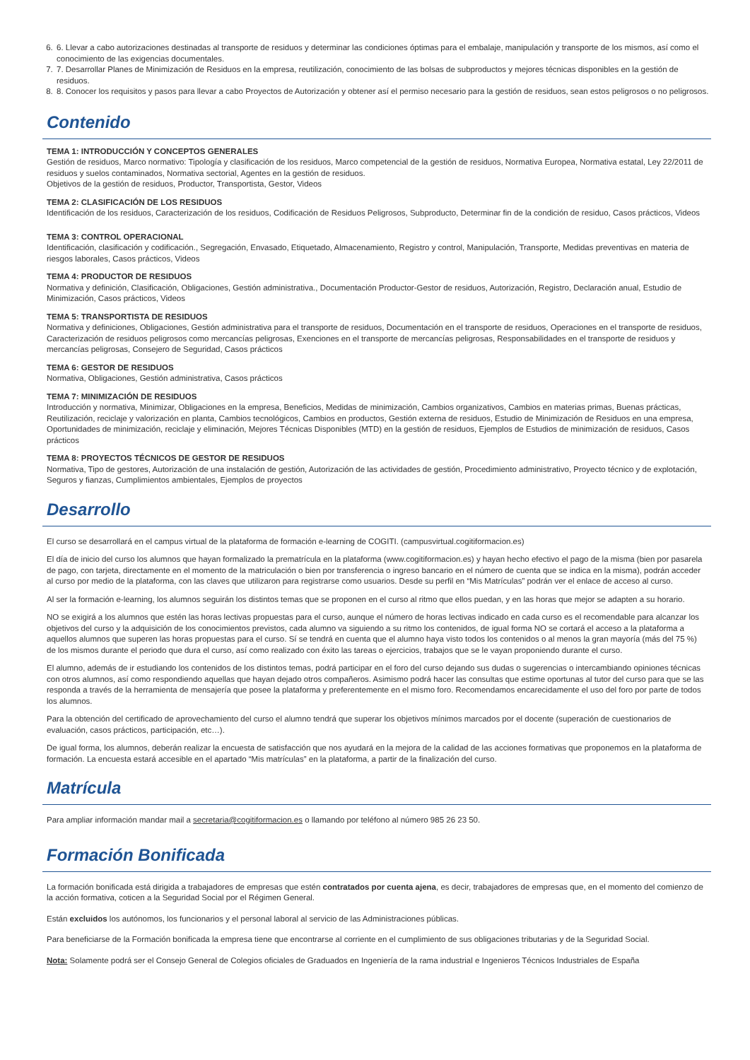6. 6. Llevar a cabo autorizaciones destinadas al transporte de residuos y determinar las condiciones óptimas para el embalaje, manipulación y transporte de los mismos, así como el conocimiento de las exigencias documentales.
7. 7. Desarrollar Planes de Minimización de Residuos en la empresa, reutilización, conocimiento de las bolsas de subproductos y mejores técnicas disponibles en la gestión de residuos.
8. 8. Conocer los requisitos y pasos para llevar a cabo Proyectos de Autorización y obtener así el permiso necesario para la gestión de residuos, sean estos peligrosos o no peligrosos.
Contenido
TEMA 1: INTRODUCCIÓN Y CONCEPTOS GENERALES
Gestión de residuos, Marco normativo: Tipología y clasificación de los residuos, Marco competencial de la gestión de residuos, Normativa Europea, Normativa estatal, Ley 22/2011 de residuos y suelos contaminados, Normativa sectorial, Agentes en la gestión de residuos.
Objetivos de la gestión de residuos, Productor, Transportista, Gestor, Videos
TEMA 2: CLASIFICACIÓN DE LOS RESIDUOS
Identificación de los residuos, Caracterización de los residuos, Codificación de Residuos Peligrosos, Subproducto, Determinar fin de la condición de residuo, Casos prácticos, Videos
TEMA 3: CONTROL OPERACIONAL
Identificación, clasificación y codificación., Segregación, Envasado, Etiquetado, Almacenamiento, Registro y control, Manipulación, Transporte, Medidas preventivas en materia de riesgos laborales, Casos prácticos, Videos
TEMA 4: PRODUCTOR DE RESIDUOS
Normativa y definición, Clasificación, Obligaciones, Gestión administrativa., Documentación Productor-Gestor de residuos, Autorización, Registro, Declaración anual, Estudio de Minimización, Casos prácticos, Videos
TEMA 5: TRANSPORTISTA DE RESIDUOS
Normativa y definiciones, Obligaciones, Gestión administrativa para el transporte de residuos, Documentación en el transporte de residuos, Operaciones en el transporte de residuos, Caracterización de residuos peligrosos como mercancías peligrosas, Exenciones en el transporte de mercancías peligrosas, Responsabilidades en el transporte de residuos y mercancías peligrosas, Consejero de Seguridad, Casos prácticos
TEMA 6: GESTOR DE RESIDUOS
Normativa, Obligaciones, Gestión administrativa, Casos prácticos
TEMA 7: MINIMIZACIÓN DE RESIDUOS
Introducción y normativa, Minimizar, Obligaciones en la empresa, Beneficios, Medidas de minimización, Cambios organizativos, Cambios en materias primas, Buenas prácticas, Reutilización, reciclaje y valorización en planta, Cambios tecnológicos, Cambios en productos, Gestión externa de residuos, Estudio de Minimización de Residuos en una empresa, Oportunidades de minimización, reciclaje y eliminación, Mejores Técnicas Disponibles (MTD) en la gestión de residuos, Ejemplos de Estudios de minimización de residuos, Casos prácticos
TEMA 8: PROYECTOS TÉCNICOS DE GESTOR DE RESIDUOS
Normativa, Tipo de gestores, Autorización de una instalación de gestión, Autorización de las actividades de gestión, Procedimiento administrativo, Proyecto técnico y de explotación, Seguros y fianzas, Cumplimientos ambientales, Ejemplos de proyectos
Desarrollo
El curso se desarrollará en el campus virtual de la plataforma de formación e-learning de COGITI. (campusvirtual.cogitiformacion.es)
El día de inicio del curso los alumnos que hayan formalizado la prematrícula en la plataforma (www.cogitiformacion.es) y hayan hecho efectivo el pago de la misma (bien por pasarela de pago, con tarjeta, directamente en el momento de la matriculación o bien por transferencia o ingreso bancario en el número de cuenta que se indica en la misma), podrán acceder al curso por medio de la plataforma, con las claves que utilizaron para registrarse como usuarios. Desde su perfil en “Mis Matrículas” podrán ver el enlace de acceso al curso.
Al ser la formación e-learning, los alumnos seguirán los distintos temas que se proponen en el curso al ritmo que ellos puedan, y en las horas que mejor se adapten a su horario.
NO se exigirá a los alumnos que estén las horas lectivas propuestas para el curso, aunque el número de horas lectivas indicado en cada curso es el recomendable para alcanzar los objetivos del curso y la adquisición de los conocimientos previstos, cada alumno va siguiendo a su ritmo los contenidos, de igual forma NO se cortará el acceso a la plataforma a aquellos alumnos que superen las horas propuestas para el curso. Sí se tendrá en cuenta que el alumno haya visto todos los contenidos o al menos la gran mayoría (más del 75 %) de los mismos durante el periodo que dura el curso, así como realizado con éxito las tareas o ejercicios, trabajos que se le vayan proponiendo durante el curso.
El alumno, además de ir estudiando los contenidos de los distintos temas, podrá participar en el foro del curso dejando sus dudas o sugerencias o intercambiando opiniones técnicas con otros alumnos, así como respondiendo aquellas que hayan dejado otros compañeros. Asimismo podrá hacer las consultas que estime oportunas al tutor del curso para que se las responda a través de la herramienta de mensajería que posee la plataforma y preferentemente en el mismo foro. Recomendamos encarecidamente el uso del foro por parte de todos los alumnos.
Para la obtención del certificado de aprovechamiento del curso el alumno tendrá que superar los objetivos mínimos marcados por el docente (superación de cuestionarios de evaluación, casos prácticos, participación, etc…).
De igual forma, los alumnos, deberán realizar la encuesta de satisfacción que nos ayudará en la mejora de la calidad de las acciones formativas que proponemos en la plataforma de formación. La encuesta estará accesible en el apartado “Mis matrículas” en la plataforma, a partir de la finalización del curso.
Matrícula
Para ampliar información mandar mail a secretaria@cogitiformacion.es o llamando por teléfono al número 985 26 23 50.
Formación Bonificada
La formación bonificada está dirigida a trabajadores de empresas que estén contratados por cuenta ajena, es decir, trabajadores de empresas que, en el momento del comienzo de la acción formativa, coticen a la Seguridad Social por el Régimen General.
Están excluidos los autónomos, los funcionarios y el personal laboral al servicio de las Administraciones públicas.
Para beneficiarse de la Formación bonificada la empresa tiene que encontrarse al corriente en el cumplimiento de sus obligaciones tributarias y de la Seguridad Social.
Nota: Solamente podrá ser el Consejo General de Colegios oficiales de Graduados en Ingeniería de la rama industrial e Ingenieros Técnicos Industriales de España